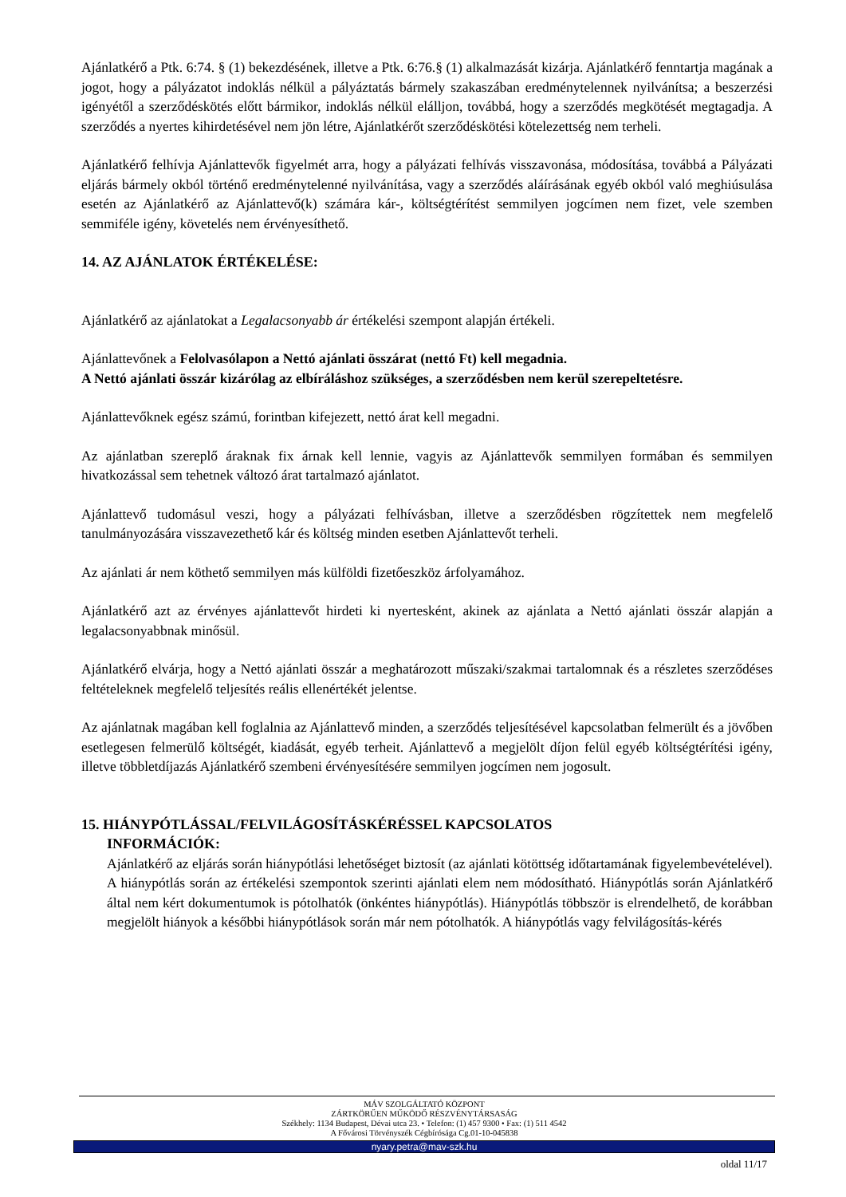Ajánlatkérő a Ptk. 6:74. § (1) bekezdésének, illetve a Ptk. 6:76.§ (1) alkalmazását kizárja. Ajánlatkérő fenntartja magának a jogot, hogy a pályázatot indoklás nélkül a pályáztatás bármely szakaszában eredménytelennek nyilvánítsa; a beszerzési igényétől a szerződéskötés előtt bármikor, indoklás nélkül elálljon, továbbá, hogy a szerződés megkötését megtagadja. A szerződés a nyertes kihirdetésével nem jön létre, Ajánlatkérőt szerződéskötési kötelezettség nem terheli.
Ajánlatkérő felhívja Ajánlattevők figyelmét arra, hogy a pályázati felhívás visszavonása, módosítása, továbbá a Pályázati eljárás bármely okból történő eredménytelenné nyilvánítása, vagy a szerződés aláírásának egyéb okból való meghiúsulása esetén az Ajánlatkérő az Ajánlattevő(k) számára kár-, költségtérítést semmilyen jogcímen nem fizet, vele szemben semmiféle igény, követelés nem érvényesíthető.
14. AZ AJÁNLATOK ÉRTÉKELÉSE:
Ajánlatkérő az ajánlatokat a Legalacsonyabb ár értékelési szempont alapján értékeli.
Ajánlattevőnek a Felolvasólapon a Nettó ajánlati összárat (nettó Ft) kell megadnia.
A Nettó ajánlati összár kizárólag az elbíráláshoz szükséges, a szerződésben nem kerül szerepeltetésre.
Ajánlattevőknek egész számú, forintban kifejezett, nettó árat kell megadni.
Az ajánlatban szereplő áraknak fix árnak kell lennie, vagyis az Ajánlattevők semmilyen formában és semmilyen hivatkozással sem tehetnek változó árat tartalmazó ajánlatot.
Ajánlattevő tudomásul veszi, hogy a pályázati felhívásban, illetve a szerződésben rögzítettek nem megfelelő tanulmányozására visszavezethető kár és költség minden esetben Ajánlattevőt terheli.
Az ajánlati ár nem köthető semmilyen más külföldi fizetőeszköz árfolyamához.
Ajánlatkérő azt az érvényes ajánlattevőt hirdeti ki nyertesként, akinek az ajánlata a Nettó ajánlati összár alapján a legalacsonyabbnak minősül.
Ajánlatkérő elvárja, hogy a Nettó ajánlati összár a meghatározott műszaki/szakmai tartalomnak és a részletes szerződéses feltételeknek megfelelő teljesítés reális ellenértékét jelentse.
Az ajánlatnak magában kell foglalnia az Ajánlattevő minden, a szerződés teljesítésével kapcsolatban felmerült és a jövőben esetlegesen felmerülő költségét, kiadását, egyéb terheit. Ajánlattevő a megjelölt díjon felül egyéb költségtérítési igény, illetve többletdíjazás Ajánlatkérő szembeni érvényesítésére semmilyen jogcímen nem jogosult.
15. HIÁNYPÓTLÁSSAL/FELVILÁGOSÍTÁSKÉRÉSSEL KAPCSOLATOS
INFORMÁCIÓK:
Ajánlatkérő az eljárás során hiánypótlási lehetőséget biztosít (az ajánlati kötöttség időtartamának figyelembevételével). A hiánypótlás során az értékelési szempontok szerinti ajánlati elem nem módosítható. Hiánypótlás során Ajánlatkérő által nem kért dokumentumok is pótolhatók (önkéntes hiánypótlás). Hiánypótlás többször is elrendelhető, de korábban megjelölt hiányok a későbbi hiánypótlások során már nem pótolhatók. A hiánypótlás vagy felvilágosítás-kérés
MÁV SZOLGÁLTATÓ KÖZPONT
ZÁRTKÖRŰEN MŰKÖDŐ RÉSZVÉNYTÁRSASÁG
Székhely: 1134 Budapest, Dévai utca 23. • Telefon: (1) 457 9300 • Fax: (1) 511 4542
A Fővárosi Törvényszék Cégbírósága Cg.01-10-045838
nyary.petra@mav-szk.hu
oldal 11/17